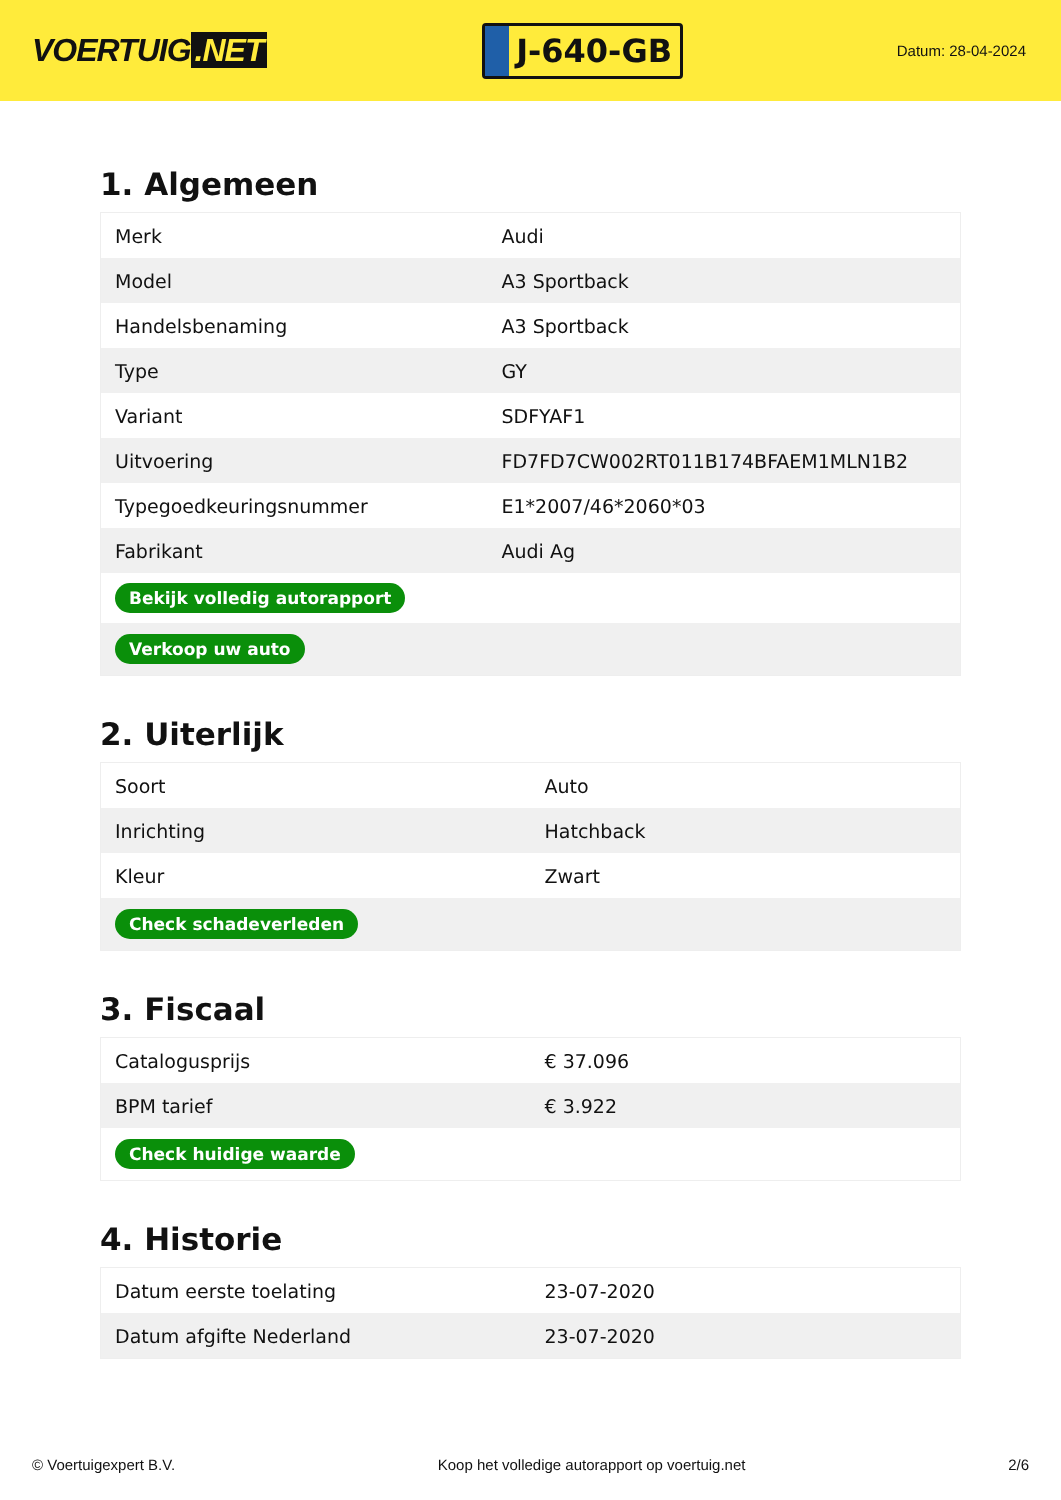VOERTUIG.NET
J-640-GB
Datum: 28-04-2024
1. Algemeen
| Merk | Audi |
| Model | A3 Sportback |
| Handelsbenaming | A3 Sportback |
| Type | GY |
| Variant | SDFYAF1 |
| Uitvoering | FD7FD7CW002RT011B174BFAEM1MLN1B2 |
| Typegoedkeuringsnummer | E1*2007/46*2060*03 |
| Fabrikant | Audi Ag |
| Bekijk volledig autorapport | |
| Verkoop uw auto | |
2. Uiterlijk
| Soort | Auto |
| Inrichting | Hatchback |
| Kleur | Zwart |
| Check schadeverleden | |
3. Fiscaal
| Catalogusprijs | € 37.096 |
| BPM tarief | € 3.922 |
| Check huidige waarde | |
4. Historie
| Datum eerste toelating | 23-07-2020 |
| Datum afgifte Nederland | 23-07-2020 |
© Voertuigexpert B.V. Koop het volledige autorapport op voertuig.net 2/6